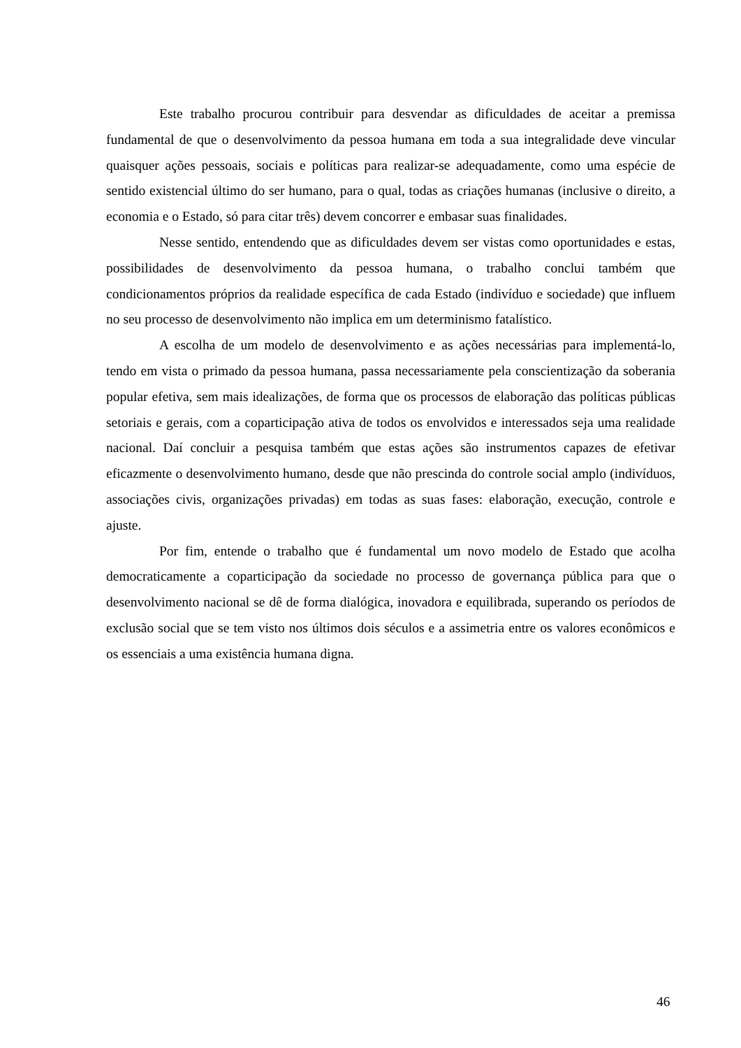Este trabalho procurou contribuir para desvendar as dificuldades de aceitar a premissa fundamental de que o desenvolvimento da pessoa humana em toda a sua integralidade deve vincular quaisquer ações pessoais, sociais e políticas para realizar-se adequadamente, como uma espécie de sentido existencial último do ser humano, para o qual, todas as criações humanas (inclusive o direito, a economia e o Estado, só para citar três) devem concorrer e embasar suas finalidades.
Nesse sentido, entendendo que as dificuldades devem ser vistas como oportunidades e estas, possibilidades de desenvolvimento da pessoa humana, o trabalho conclui também que condicionamentos próprios da realidade específica de cada Estado (indivíduo e sociedade) que influem no seu processo de desenvolvimento não implica em um determinismo fatalístico.
A escolha de um modelo de desenvolvimento e as ações necessárias para implementá-lo, tendo em vista o primado da pessoa humana, passa necessariamente pela conscientização da soberania popular efetiva, sem mais idealizações, de forma que os processos de elaboração das políticas públicas setoriais e gerais, com a coparticipação ativa de todos os envolvidos e interessados seja uma realidade nacional. Daí concluir a pesquisa também que estas ações são instrumentos capazes de efetivar eficazmente o desenvolvimento humano, desde que não prescinda do controle social amplo (indivíduos, associações civis, organizações privadas) em todas as suas fases: elaboração, execução, controle e ajuste.
Por fim, entende o trabalho que é fundamental um novo modelo de Estado que acolha democraticamente a coparticipação da sociedade no processo de governança pública para que o desenvolvimento nacional se dê de forma dialógica, inovadora e equilibrada, superando os períodos de exclusão social que se tem visto nos últimos dois séculos e a assimetria entre os valores econômicos e os essenciais a uma existência humana digna.
46